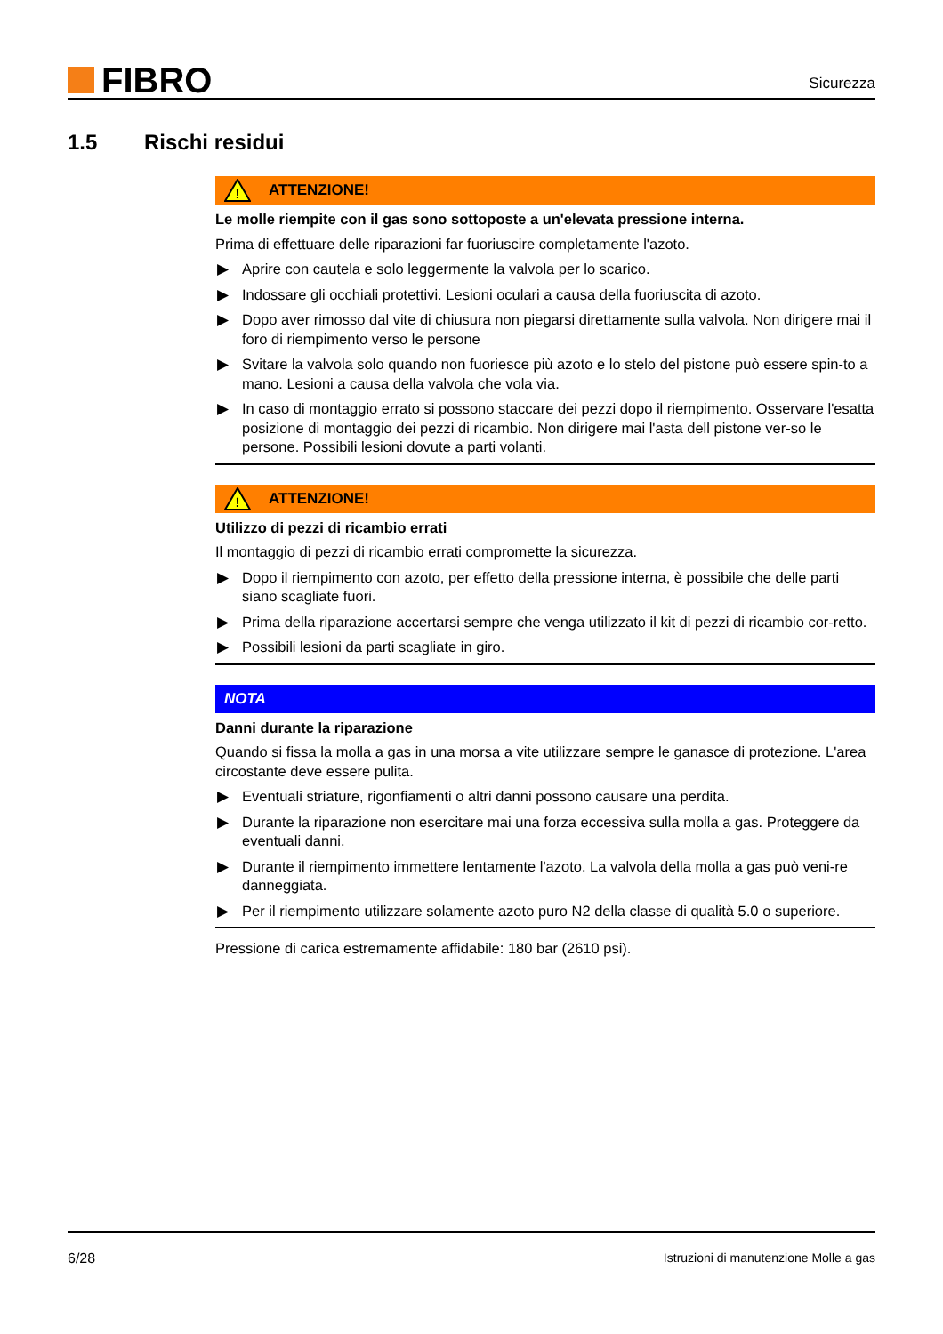FIBRO
Sicurezza
1.5 Rischi residui
!
ATTENZIONE!
Le molle riempite con il gas sono sottoposte a un'elevata pressione interna.
Prima di effettuare delle riparazioni far fuoriuscire completamente l'azoto.
▶ Aprire con cautela e solo leggermente la valvola per lo scarico.
▶ Indossare gli occhiali protettivi. Lesioni oculari a causa della fuoriuscita di azoto.
▶ Dopo aver rimosso dal vite di chiusura non piegarsi direttamente sulla valvola. Non dirigere mai il foro di riempimento verso le persone
▶ Svitare la valvola solo quando non fuoriesce più azoto e lo stelo del pistone può essere spin-to a mano. Lesioni a causa della valvola che vola via.
▶ In caso di montaggio errato si possono staccare dei pezzi dopo il riempimento. Osservare l'esatta posizione di montaggio dei pezzi di ricambio. Non dirigere mai l'asta dell pistone ver-so le persone. Possibili lesioni dovute a parti volanti.
!
ATTENZIONE!
Utilizzo di pezzi di ricambio errati
Il montaggio di pezzi di ricambio errati compromette la sicurezza.
▶ Dopo il riempimento con azoto, per effetto della pressione interna, è possibile che delle parti siano scagliate fuori.
▶ Prima della riparazione accertarsi sempre che venga utilizzato il kit di pezzi di ricambio cor-retto.
▶ Possibili lesioni da parti scagliate in giro.
NOTA
Danni durante la riparazione
Quando si fissa la molla a gas in una morsa a vite utilizzare sempre le ganasce di protezione. L'area circostante deve essere pulita.
▶ Eventuali striature, rigonfiamenti o altri danni possono causare una perdita.
▶ Durante la riparazione non esercitare mai una forza eccessiva sulla molla a gas. Proteggere da eventuali danni.
▶ Durante il riempimento immettere lentamente l'azoto. La valvola della molla a gas può veni-re danneggiata.
▶ Per il riempimento utilizzare solamente azoto puro N2 della classe di qualità 5.0 o superiore.
Pressione di carica estremamente affidabile: 180 bar (2610 psi).
6/28 Istruzioni di manutenzione Molle a gas